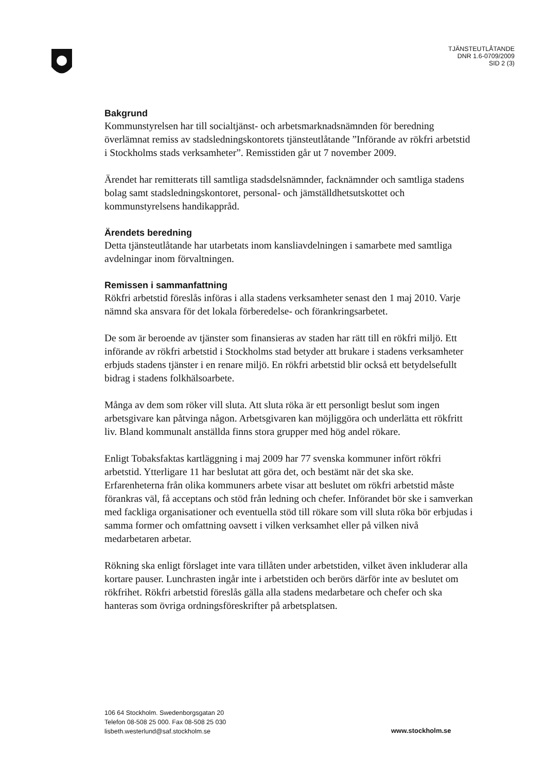TJÄNSTEUTLÅTANDE
DNR 1.6-0709/2009
SID 2 (3)
Bakgrund
Kommunstyrelsen har till socialtjänst- och arbetsmarknadsnämnden för beredning överlämnat remiss av stadsledningskontorets tjänsteutlåtande ”Införande av rökfri arbetstid i Stockholms stads verksamheter”. Remisstiden går ut 7 november 2009.
Ärendet har remitterats till samtliga stadsdelsnämnder, facknämnder och samtliga stadens bolag samt stadsledningskontoret, personal- och jämställdhetsutskottet och kommunstyrelsens handikappråd.
Ärendets beredning
Detta tjänsteutlåtande har utarbetats inom kansliavdelningen i samarbete med samtliga avdelningar inom förvaltningen.
Remissen i sammanfattning
Rökfri arbetstid föreslås införas i alla stadens verksamheter senast den 1 maj 2010. Varje nämnd ska ansvara för det lokala förberedelse- och förankringsarbetet.
De som är beroende av tjänster som finansieras av staden har rätt till en rökfri miljö. Ett införande av rökfri arbetstid i Stockholms stad betyder att brukare i stadens verksamheter erbjuds stadens tjänster i en renare miljö. En rökfri arbetstid blir också ett betydelsefullt bidrag i stadens folkhälsoarbete.
Många av dem som röker vill sluta. Att sluta röka är ett personligt beslut som ingen arbetsgivare kan påtvinga någon. Arbetsgivaren kan möjliggöra och underlätta ett rökfritt liv. Bland kommunalt anställda finns stora grupper med hög andel rökare.
Enligt Tobaksfaktas kartläggning i maj 2009 har 77 svenska kommuner infört rökfri arbetstid. Ytterligare 11 har beslutat att göra det, och bestämt när det ska ske. Erfarenheterna från olika kommuners arbete visar att beslutet om rökfri arbetstid måste förankras väl, få acceptans och stöd från ledning och chefer. Införandet bör ske i samverkan med fackliga organisationer och eventuella stöd till rökare som vill sluta röka bör erbjudas i samma former och omfattning oavsett i vilken verksamhet eller på vilken nivå medarbetaren arbetar.
Rökning ska enligt förslaget inte vara tillåten under arbetstiden, vilket även inkluderar alla kortare pauser. Lunchrasten ingår inte i arbetstiden och berörs därför inte av beslutet om rökfrihet. Rökfri arbetstid föreslås gälla alla stadens medarbetare och chefer och ska hanteras som övriga ordningsföreskrifter på arbetsplatsen.
106 64 Stockholm. Swedenborgsgatan 20
Telefon 08-508 25 000. Fax 08-508 25 030
lisbeth.westerlund@saf.stockholm.se
www.stockholm.se